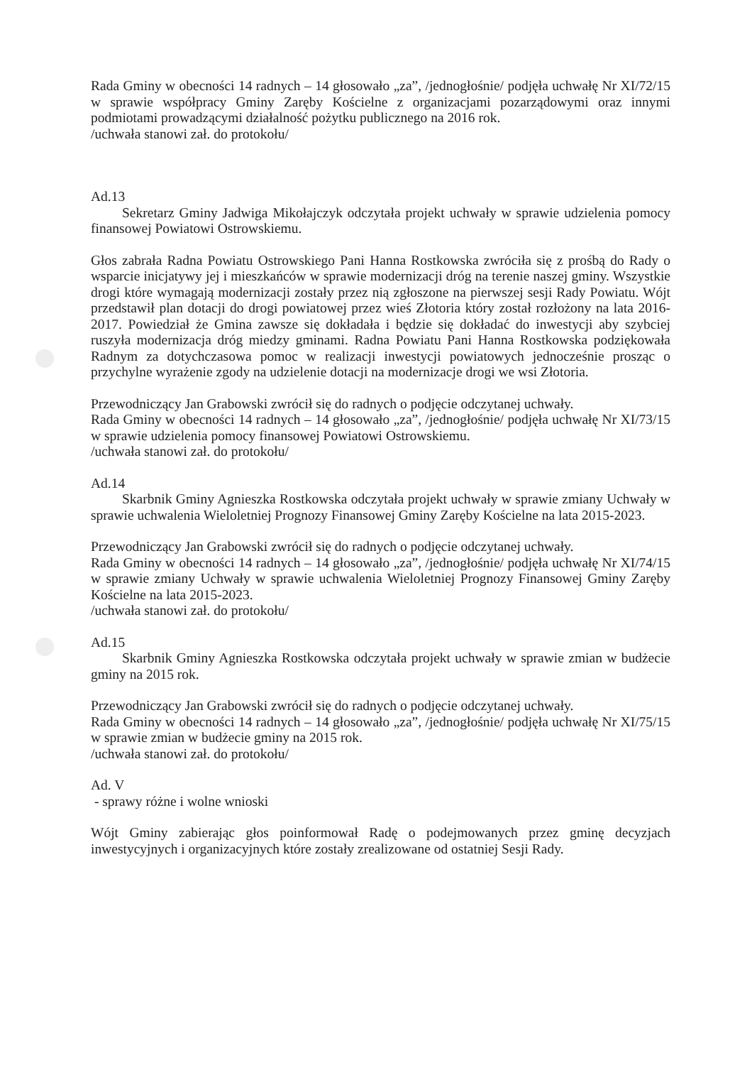Rada Gminy w obecności 14 radnych – 14 głosowało „za”, /jednogłośnie/ podjęła uchwałę Nr XI/72/15 w sprawie współpracy Gminy Zaręby Kościelne z organizacjami pozarządowymi oraz innymi podmiotami prowadzącymi działalność pożytku publicznego na 2016 rok.
/uchwała stanowi zał. do protokołu/
Ad.13
Sekretarz Gminy Jadwiga Mikołajczyk odczytała projekt uchwały w sprawie udzielenia pomocy finansowej Powiatowi Ostrowskiemu.
Głos zabrała Radna Powiatu Ostrowskiego Pani Hanna Rostkowska zwróciła się z prośbą do Rady o wsparcie inicjatywy jej i mieszkańców w sprawie modernizacji dróg na terenie naszej gminy. Wszystkie drogi które wymagają modernizacji zostały przez nią zgłoszone na pierwszej sesji Rady Powiatu. Wójt przedstawił plan dotacji do drogi powiatowej przez wieś Złotoria który został rozłożony na lata 2016-2017. Powiedział że Gmina zawsze się dokładała i będzie się dokładać do inwestycji aby szybciej ruszyła modernizacja dróg miedzy gminami. Radna Powiatu Pani Hanna Rostkowska podziękowała Radnym za dotychczasowa pomoc w realizacji inwestycji powiatowych jednocześnie prosząc o przychylne wyrażenie zgody na udzielenie dotacji na modernizacje drogi we wsi Złotoria.
Przewodniczący Jan Grabowski zwrócił się do radnych o podjęcie odczytanej uchwały.
Rada Gminy w obecności 14 radnych – 14 głosowało „za”, /jednogłośnie/ podjęła uchwałę Nr XI/73/15 w sprawie udzielenia pomocy finansowej Powiatowi Ostrowskiemu.
/uchwała stanowi zał. do protokołu/
Ad.14
Skarbnik Gminy Agnieszka Rostkowska odczytała projekt uchwały w sprawie zmiany Uchwały w sprawie uchwalenia Wieloletniej Prognozy Finansowej Gminy Zaręby Kościelne na lata 2015-2023.
Przewodniczący Jan Grabowski zwrócił się do radnych o podjęcie odczytanej uchwały.
Rada Gminy w obecności 14 radnych – 14 głosowało „za”, /jednogłośnie/ podjęła uchwałę Nr XI/74/15 w sprawie zmiany Uchwały w sprawie uchwalenia Wieloletniej Prognozy Finansowej Gminy Zaręby Kościelne na lata 2015-2023.
/uchwała stanowi zał. do protokołu/
Ad.15
Skarbnik Gminy Agnieszka Rostkowska odczytała projekt uchwały w sprawie zmian w budżecie gminy na 2015 rok.
Przewodniczący Jan Grabowski zwrócił się do radnych o podjęcie odczytanej uchwały.
Rada Gminy w obecności 14 radnych – 14 głosowało „za”, /jednogłośnie/ podjęła uchwałę Nr XI/75/15 w sprawie zmian w budżecie gminy na 2015 rok.
/uchwała stanowi zał. do protokołu/
Ad. V
- sprawy różne i wolne wnioski
Wójt Gminy zabierając głos poinformował Radę o podejmowanych przez gminę decyzjach inwestycyjnych i organizacyjnych które zostały zrealizowane od ostatniej Sesji Rady.